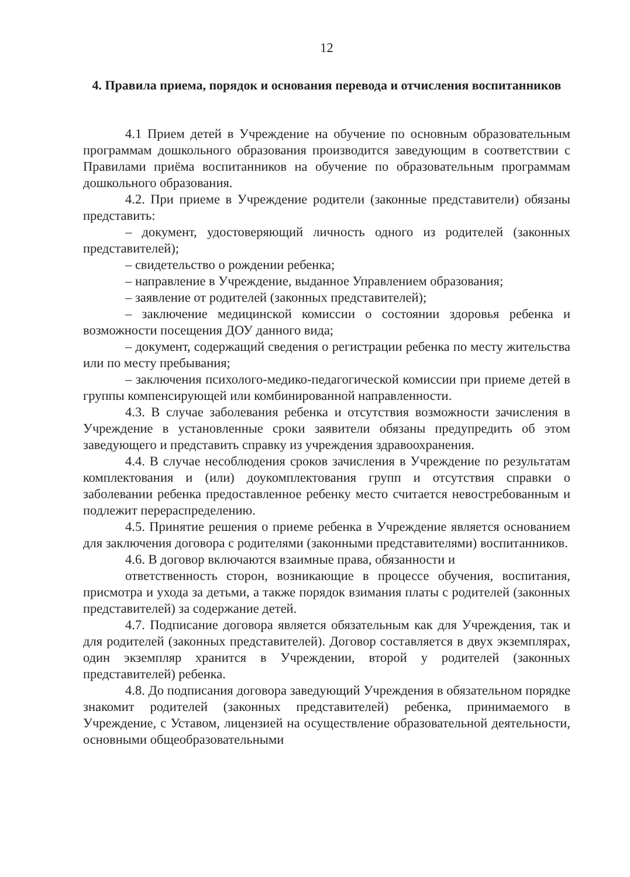12
4. Правила приема, порядок и основания перевода и отчисления воспитанников
4.1 Прием детей в Учреждение на обучение по основным образовательным программам дошкольного образования производится заведующим в соответствии с Правилами приёма воспитанников на обучение по образовательным программам дошкольного образования.
4.2. При приеме в Учреждение родители (законные представители) обязаны представить:
– документ, удостоверяющий личность одного из родителей (законных представителей);
– свидетельство о рождении ребенка;
– направление в Учреждение, выданное Управлением образования;
– заявление от родителей (законных представителей);
– заключение медицинской комиссии о состоянии здоровья ребенка и возможности посещения ДОУ данного вида;
– документ, содержащий сведения о регистрации ребенка по месту жительства или по месту пребывания;
– заключения психолого-медико-педагогической комиссии при приеме детей в группы компенсирующей или комбинированной направленности.
4.3. В случае заболевания ребенка и отсутствия возможности зачисления в Учреждение в установленные сроки заявители обязаны предупредить об этом заведующего и представить справку из учреждения здравоохранения.
4.4. В случае несоблюдения сроков зачисления в Учреждение по результатам комплектования и (или) доукомплектования групп и отсутствия справки о заболевании ребенка предоставленное ребенку место считается невостребованным и подлежит перераспределению.
4.5. Принятие решения о приеме ребенка в Учреждение является основанием для заключения договора с родителями (законными представителями) воспитанников.
4.6. В договор включаются взаимные права, обязанности и
ответственность сторон, возникающие в процессе обучения, воспитания, присмотра и ухода за детьми, а также порядок взимания платы с родителей (законных представителей) за содержание детей.
4.7. Подписание договора является обязательным как для Учреждения, так и для родителей (законных представителей). Договор составляется в двух экземплярах, один экземпляр хранится в Учреждении, второй у родителей (законных представителей) ребенка.
4.8. До подписания договора заведующий Учреждения в обязательном порядке знакомит родителей (законных представителей) ребенка, принимаемого в Учреждение, с Уставом, лицензией на осуществление образовательной деятельности, основными общеобразовательными